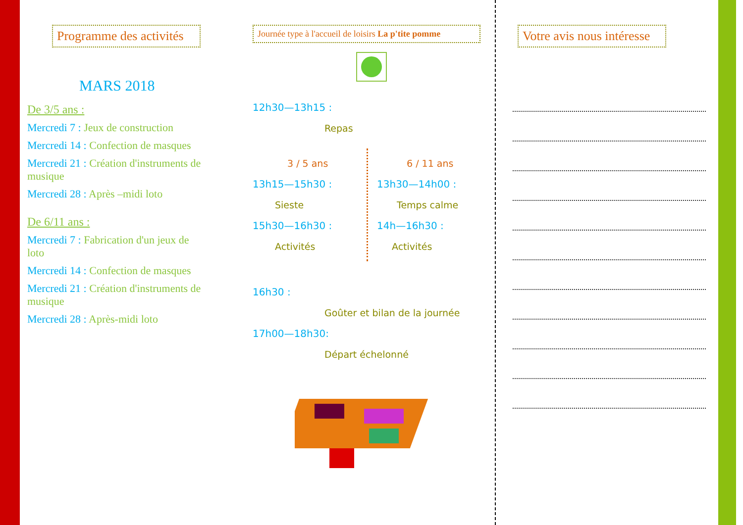Programme des activités
MARS 2018
De 3/5 ans :
Mercredi 7 : Jeux de construction
Mercredi 14 : Confection de masques
Mercredi 21 : Création d'instruments de musique
Mercredi 28 : Après –midi loto
De 6/11 ans :
Mercredi 7 : Fabrication d'un jeux de loto
Mercredi 14 : Confection de masques
Mercredi 21 : Création d'instruments de musique
Mercredi 28 : Après-midi loto
Journée type à l'accueil de loisirs La p'tite pomme
12h30—13h15 :
Repas
3 / 5 ans
13h15—15h30 :
Sieste
15h30—16h30 :
Activités
6 / 11 ans
13h30—14h00 :
Temps calme
14h—16h30 :
Activités
16h30 :
Goûter et bilan de la journée
17h00—18h30:
Départ échelonné
Votre avis nous intéresse